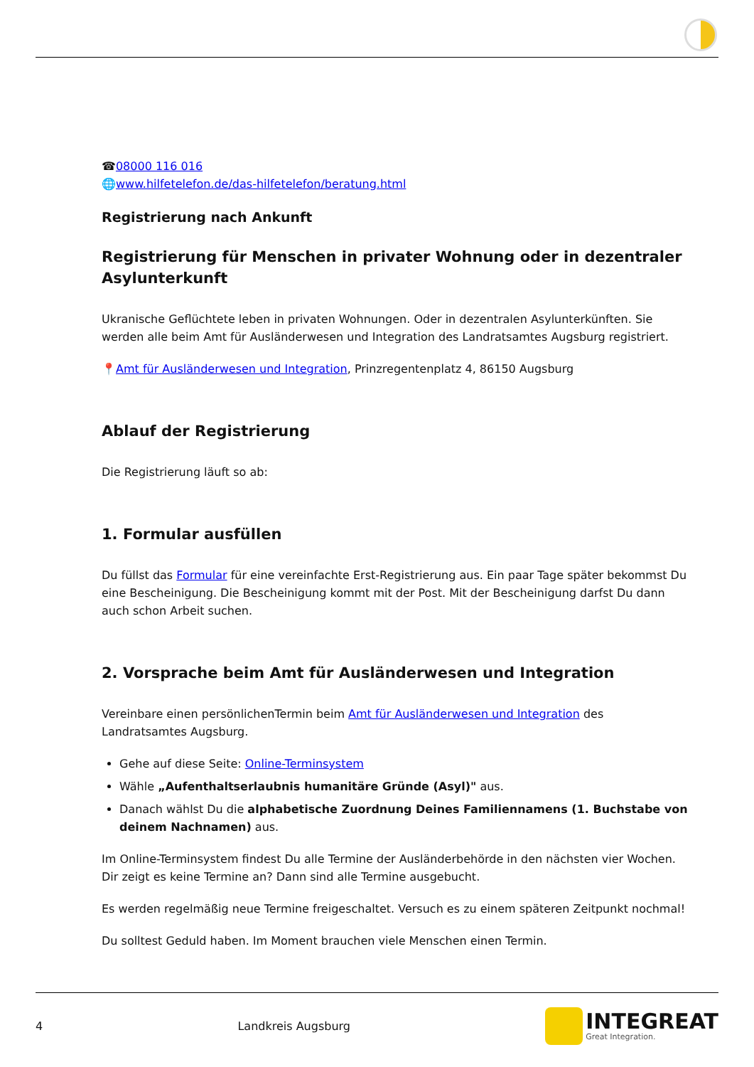☎08000 116 016
🌐www.hilfetelefon.de/das-hilfetelefon/beratung.html
Registrierung nach Ankunft
Registrierung für Menschen in privater Wohnung oder in dezentraler Asylunterkunft
Ukranische Geflüchtete leben in privaten Wohnungen. Oder in dezentralen Asylunterkünften. Sie werden alle beim Amt für Ausländerwesen und Integration des Landratsamtes Augsburg registriert.
📍Amt für Ausländerwesen und Integration, Prinzregentenplatz 4, 86150 Augsburg
Ablauf der Registrierung
Die Registrierung läuft so ab:
1. Formular ausfüllen
Du füllst das Formular für eine vereinfachte Erst-Registrierung aus. Ein paar Tage später bekommst Du eine Bescheinigung. Die Bescheinigung kommt mit der Post. Mit der Bescheinigung darfst Du dann auch schon Arbeit suchen.
2. Vorsprache beim Amt für Ausländerwesen und Integration
Vereinbare einen persönlichenTermin beim Amt für Ausländerwesen und Integration des Landratsamtes Augsburg.
Gehe auf diese Seite: Online-Terminsystem
Wähle „Aufenthaltserlaubnis humanitäre Gründe (Asyl)" aus.
Danach wählst Du die alphabetische Zuordnung Deines Familiennamens (1. Buchstabe von deinem Nachnamen) aus.
Im Online-Terminsystem findest Du alle Termine der Ausländerbehörde in den nächsten vier Wochen. Dir zeigt es keine Termine an? Dann sind alle Termine ausgebucht.
Es werden regelmäßig neue Termine freigeschaltet. Versuch es zu einem späteren Zeitpunkt nochmal!
Du solltest Geduld haben. Im Moment brauchen viele Menschen einen Termin.
4 Landkreis Augsburg
INTEGREAT
Great Integration.